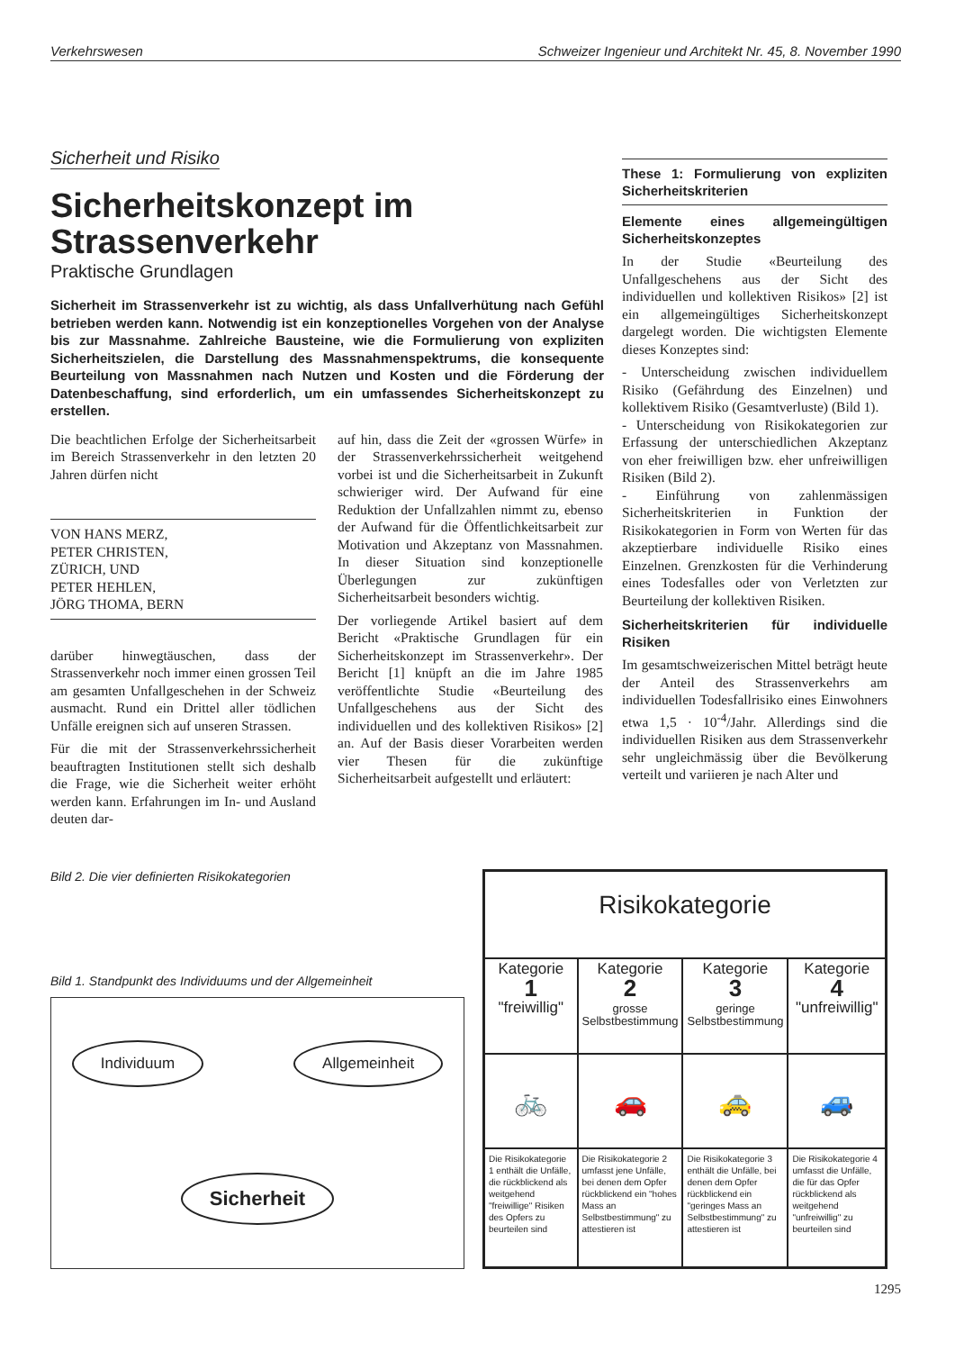Verkehrswesen Schweizer Ingenieur und Architekt Nr. 45, 8. November 1990
Sicherheit und Risiko
Sicherheitskonzept im Strassenverkehr
Praktische Grundlagen
Sicherheit im Strassenverkehr ist zu wichtig, als dass Unfallverhütung nach Gefühl betrieben werden kann. Notwendig ist ein konzeptionelles Vorgehen von der Analyse bis zur Massnahme. Zahlreiche Bausteine, wie die Formulierung von expliziten Sicherheitszielen, die Darstellung des Massnahmenspektrums, die konsequente Beurteilung von Massnahmen nach Nutzen und Kosten und die Förderung der Datenbeschaffung, sind erforderlich, um ein umfassendes Sicherheitskonzept zu erstellen.
Die beachtlichen Erfolge der Sicherheitsarbeit im Bereich Strassenverkehr in den letzten 20 Jahren dürfen nicht
VON HANS MERZ,
PETER CHRISTEN,
ZÜRICH, UND
PETER HEHLEN,
JÖRG THOMA, BERN
darüber hinwegtäuschen, dass der Strassenverkehr noch immer einen grossen Teil am gesamten Unfallgeschehen in der Schweiz ausmacht. Rund ein Drittel aller tödlichen Unfälle ereignen sich auf unseren Strassen.
Für die mit der Strassenverkehrssicherheit beauftragten Institutionen stellt sich deshalb die Frage, wie die Sicherheit weiter erhöht werden kann. Erfahrungen im In- und Ausland deuten dar-
auf hin, dass die Zeit der «grossen Würfe» in der Strassenverkehrssicherheit weitgehend vorbei ist und die Sicherheitsarbeit in Zukunft schwieriger wird. Der Aufwand für eine Reduktion der Unfallzahlen nimmt zu, ebenso der Aufwand für die Öffentlichkeitsarbeit zur Motivation und Akzeptanz von Massnahmen. In dieser Situation sind konzeptionelle Überlegungen zur zukünftigen Sicherheitsarbeit besonders wichtig.
Der vorliegende Artikel basiert auf dem Bericht «Praktische Grundlagen für ein Sicherheitskonzept im Strassenverkehr». Der Bericht [1] knüpft an die im Jahre 1985 veröffentlichte Studie «Beurteilung des Unfallgeschehens aus der Sicht des individuellen und des kollektiven Risikos» [2] an. Auf der Basis dieser Vorarbeiten werden vier Thesen für die zukünftige Sicherheitsarbeit aufgestellt und erläutert:
These 1: Formulierung von expliziten Sicherheitskriterien
Elemente eines allgemeingültigen Sicherheitskonzeptes
In der Studie «Beurteilung des Unfallgeschehens aus der Sicht des individuellen und kollektiven Risikos» [2] ist ein allgemeingültiges Sicherheitskonzept dargelegt worden. Die wichtigsten Elemente dieses Konzeptes sind:
- Unterscheidung zwischen individuellem Risiko (Gefährdung des Einzelnen) und kollektivem Risiko (Gesamtverluste) (Bild 1).
- Unterscheidung von Risikokategorien zur Erfassung der unterschiedlichen Akzeptanz von eher freiwilligen bzw. eher unfreiwilligen Risiken (Bild 2).
- Einführung von zahlenmässigen Sicherheitskriterien in Funktion der Risikokategorien in Form von Werten für das akzeptierbare individuelle Risiko eines Einzelnen. Grenzkosten für die Verhinderung eines Todesfalles oder von Verletzten zur Beurteilung der kollektiven Risiken.
Sicherheitskriterien für individuelle Risiken
Im gesamtschweizerischen Mittel beträgt heute der Anteil des Strassenverkehrs am individuellen Todesfallrisiko eines Einwohners etwa 1,5 · 10<sup>-4</sup>/Jahr. Allerdings sind die individuellen Risiken aus dem Strassenverkehr sehr ungleichmässig über die Bevölkerung verteilt und variieren je nach Alter und
Bild 2. Die vier definierten Risikokategorien
Bild 1. Standpunkt des Individuums und der Allgemeinheit
Individuum Allgemeinheit
Sicherheit
| Risikokategorie | | | |
| --- | --- | --- | --- |
| Kategorie 1 "freiwillig" | Kategorie 2 grosse Selbstbestimmung | Kategorie 3 geringe Selbstbestimmung | Kategorie 4 "unfreiwillig" |
| 🚲 | 🚗 | 🚕 | 🚙 |
| Die Risikokategorie 1 enthält die Unfälle, die rückblickend als weitgehend "freiwillige" Risiken des Opfers zu beurteilen sind | Die Risikokategorie 2 umfasst jene Unfälle, bei denen dem Opfer rückblickend ein "hohes Mass an Selbstbestimmung" zu attestieren ist | Die Risikokategorie 3 enthält die Unfälle, bei denen dem Opfer rückblickend ein "geringes Mass an Selbstbestimmung" zu attestieren ist | Die Risikokategorie 4 umfasst die Unfälle, die für das Opfer rückblickend als weitgehend "unfreiwillig" zu beurteilen sind |
1295